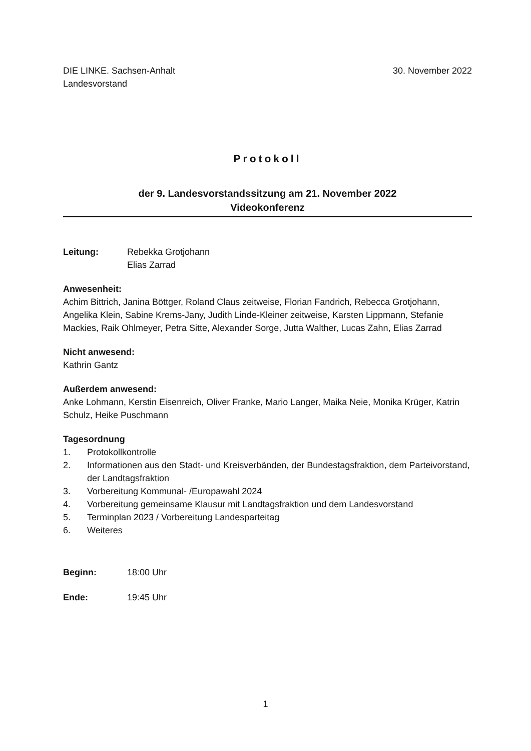DIE LINKE. Sachsen-Anhalt
Landesvorstand
30. November 2022
Protokoll
der 9. Landesvorstandssitzung am 21. November 2022
Videokonferenz
Leitung: Rebekka Grotjohann
Elias Zarrad
Anwesenheit:
Achim Bittrich, Janina Böttger, Roland Claus zeitweise, Florian Fandrich, Rebecca Grotjohann, Angelika Klein, Sabine Krems-Jany, Judith Linde-Kleiner zeitweise, Karsten Lippmann, Stefanie Mackies, Raik Ohlmeyer, Petra Sitte, Alexander Sorge, Jutta Walther, Lucas Zahn, Elias Zarrad
Nicht anwesend:
Kathrin Gantz
Außerdem anwesend:
Anke Lohmann, Kerstin Eisenreich, Oliver Franke, Mario Langer, Maika Neie, Monika Krüger, Katrin Schulz, Heike Puschmann
Tagesordnung
1. Protokollkontrolle
2. Informationen aus den Stadt- und Kreisverbänden, der Bundestagsfraktion, dem Parteivorstand, der Landtagsfraktion
3. Vorbereitung Kommunal- /Europawahl 2024
4. Vorbereitung gemeinsame Klausur mit Landtagsfraktion und dem Landesvorstand
5. Terminplan 2023 / Vorbereitung Landesparteitag
6. Weiteres
Beginn: 18:00 Uhr
Ende: 19:45 Uhr
1